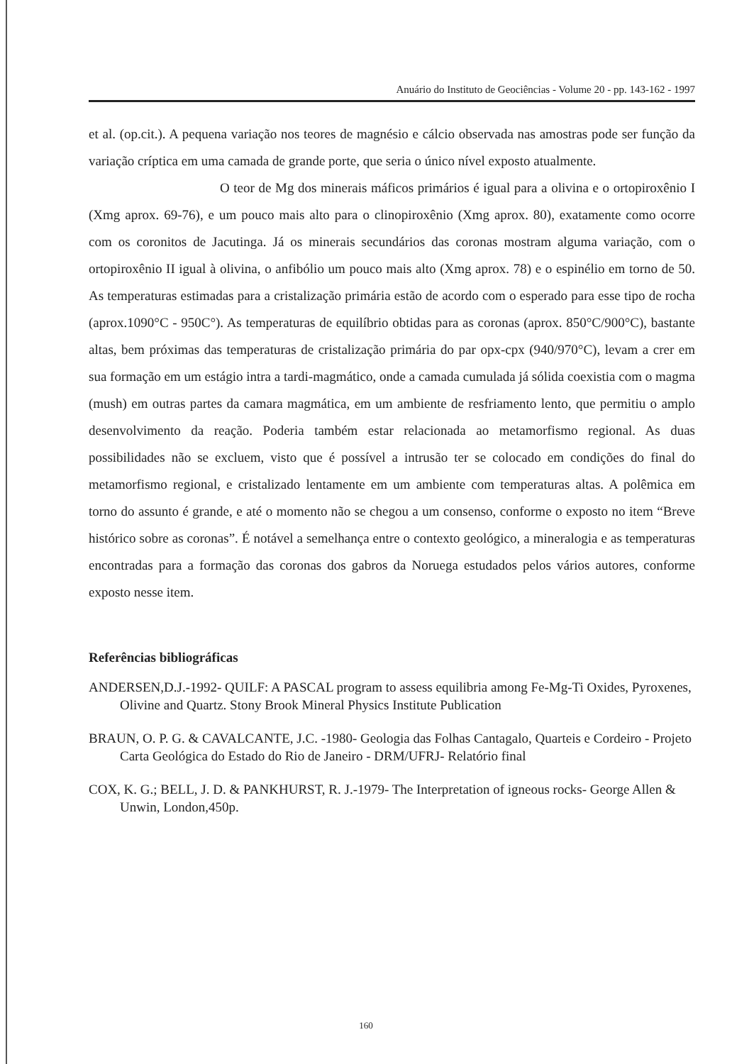Anuário do Instituto de Geociências - Volume 20 - pp. 143-162 - 1997
et al. (op.cit.). A pequena variação nos teores de magnésio e cálcio observada nas amostras pode ser função da variação críptica em uma camada de grande porte, que seria o único nível exposto atualmente.
O teor de Mg dos minerais máficos primários é igual para a olivina e o ortopiroxênio I (Xmg aprox. 69-76), e um pouco mais alto para o clinopiroxênio (Xmg aprox. 80), exatamente como ocorre com os coronitos de Jacutinga. Já os minerais secundários das coronas mostram alguma variação, com o ortopiroxênio II igual à olivina, o anfibólio um pouco mais alto (Xmg aprox. 78) e o espinélio em torno de 50. As temperaturas estimadas para a cristalização primária estão de acordo com o esperado para esse tipo de rocha (aprox.1090°C - 950C°). As temperaturas de equilíbrio obtidas para as coronas (aprox. 850°C/900°C), bastante altas, bem próximas das temperaturas de cristalização primária do par opx-cpx (940/970°C), levam a crer em sua formação em um estágio intra a tardi-magmático, onde a camada cumulada já sólida coexistia com o magma (mush) em outras partes da camara magmática, em um ambiente de resfriamento lento, que permitiu o amplo desenvolvimento da reação. Poderia também estar relacionada ao metamorfismo regional. As duas possibilidades não se excluem, visto que é possível a intrusão ter se colocado em condições do final do metamorfismo regional, e cristalizado lentamente em um ambiente com temperaturas altas. A polêmica em torno do assunto é grande, e até o momento não se chegou a um consenso, conforme o exposto no item “Breve histórico sobre as coronas”. É notável a semelhança entre o contexto geológico, a mineralogia e as temperaturas encontradas para a formação das coronas dos gabros da Noruega estudados pelos vários autores, conforme exposto nesse item.
Referências bibliográficas
ANDERSEN,D.J.-1992- QUILF: A PASCAL program to assess equilibria among Fe-Mg-Ti Oxides, Pyroxenes, Olivine and Quartz. Stony Brook Mineral Physics Institute Publication
BRAUN, O. P. G. & CAVALCANTE, J.C. -1980- Geologia das Folhas Cantagalo, Quarteis e Cordeiro - Projeto Carta Geológica do Estado do Rio de Janeiro - DRM/UFRJ- Relatório final
COX, K. G.; BELL, J. D. & PANKHURST, R. J.-1979- The Interpretation of igneous rocks- George Allen & Unwin, London,450p.
160